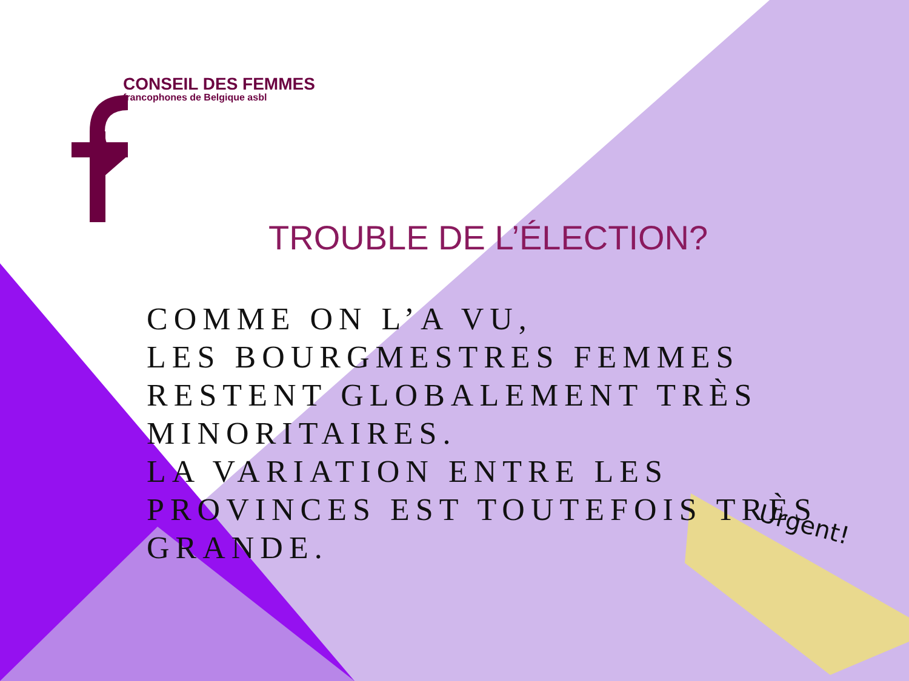Urgent!
CONSEIL DES FEMMES
francophones de Belgique asbl
TROUBLE DE L’ÉLECTION?
COMME ON L’A VU,
LES BOURGMESTRES FEMMES RESTENT GLOBALEMENT TRÈS MINORITAIRES.
LA VARIATION ENTRE LES PROVINCES EST TOUTEFOIS TRÈS GRANDE.